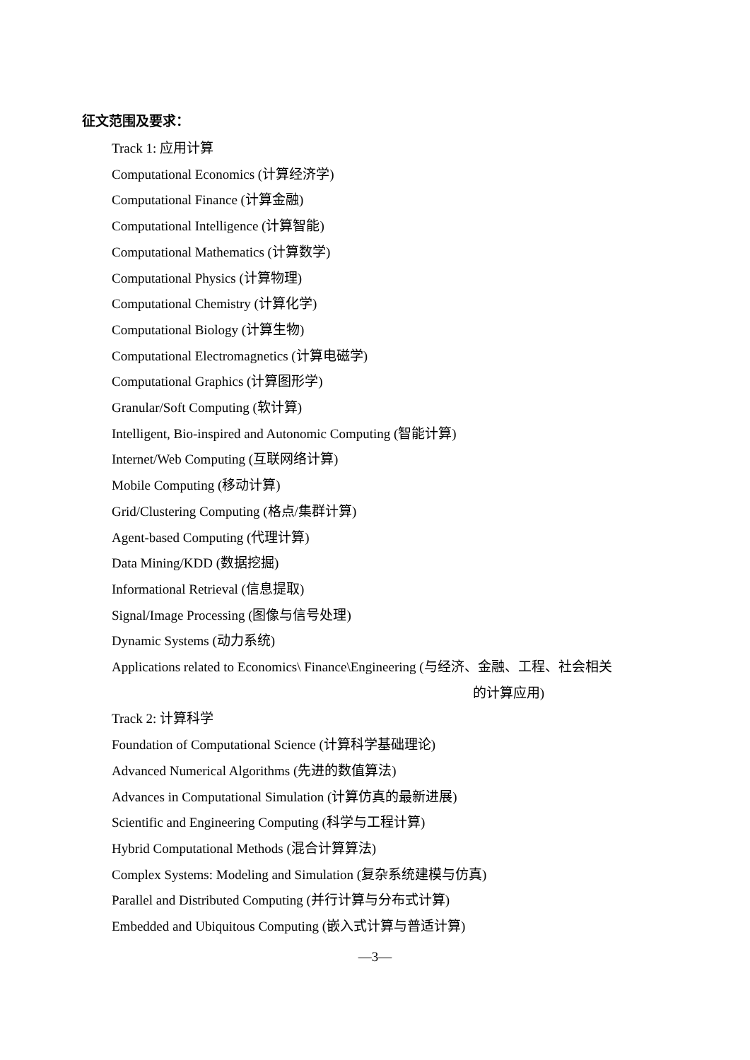征文范围及要求：
Track 1: 应用计算
Computational Economics (计算经济学)
Computational Finance (计算金融)
Computational Intelligence (计算智能)
Computational Mathematics (计算数学)
Computational Physics (计算物理)
Computational Chemistry (计算化学)
Computational Biology (计算生物)
Computational Electromagnetics (计算电磁学)
Computational Graphics (计算图形学)
Granular/Soft Computing (软计算)
Intelligent, Bio-inspired and Autonomic Computing (智能计算)
Internet/Web Computing (互联网络计算)
Mobile Computing (移动计算)
Grid/Clustering Computing (格点/集群计算)
Agent-based Computing (代理计算)
Data Mining/KDD (数据挖掘)
Informational Retrieval (信息提取)
Signal/Image Processing (图像与信号处理)
Dynamic Systems (动力系统)
Applications related to Economics\ Finance\Engineering (与经济、金融、工程、社会相关
的计算应用)
Track 2: 计算科学
Foundation of Computational Science (计算科学基础理论)
Advanced Numerical Algorithms (先进的数值算法)
Advances in Computational Simulation (计算仿真的最新进展)
Scientific and Engineering Computing (科学与工程计算)
Hybrid Computational Methods (混合计算算法)
Complex Systems: Modeling and Simulation (复杂系统建模与仿真)
Parallel and Distributed Computing (并行计算与分布式计算)
Embedded and Ubiquitous Computing (嵌入式计算与普适计算)
—3—